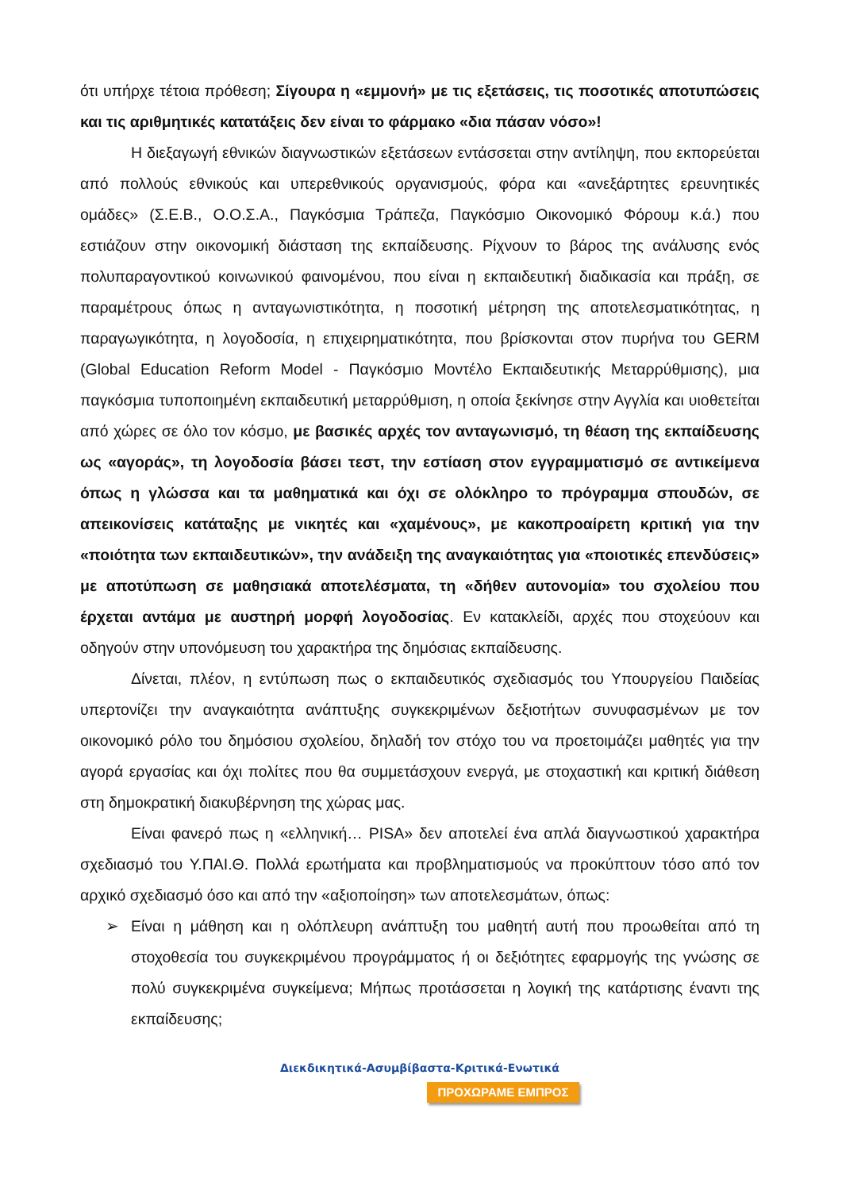ότι υπήρχε τέτοια πρόθεση; Σίγουρα η «εμμονή» με τις εξετάσεις, τις ποσοτικές αποτυπώσεις και τις αριθμητικές κατατάξεις δεν είναι το φάρμακο «δια πάσαν νόσο»!
Η διεξαγωγή εθνικών διαγνωστικών εξετάσεων εντάσσεται στην αντίληψη, που εκπορεύεται από πολλούς εθνικούς και υπερεθνικούς οργανισμούς, φόρα και «ανεξάρτητες ερευνητικές ομάδες» (Σ.Ε.Β., Ο.Ο.Σ.Α., Παγκόσμια Τράπεζα, Παγκόσμιο Οικονομικό Φόρουμ κ.ά.) που εστιάζουν στην οικονομική διάσταση της εκπαίδευσης. Ρίχνουν το βάρος της ανάλυσης ενός πολυπαραγοντικού κοινωνικού φαινομένου, που είναι η εκπαιδευτική διαδικασία και πράξη, σε παραμέτρους όπως η ανταγωνιστικότητα, η ποσοτική μέτρηση της αποτελεσματικότητας, η παραγωγικότητα, η λογοδοσία, η επιχειρηματικότητα, που βρίσκονται στον πυρήνα του GERM (Global Education Reform Model - Παγκόσμιο Μοντέλο Εκπαιδευτικής Μεταρρύθμισης), μια παγκόσμια τυποποιημένη εκπαιδευτική μεταρρύθμιση, η οποία ξεκίνησε στην Αγγλία και υιοθετείται από χώρες σε όλο τον κόσμο, με βασικές αρχές τον ανταγωνισμό, τη θέαση της εκπαίδευσης ως «αγοράς», τη λογοδοσία βάσει τεστ, την εστίαση στον εγγραμματισμό σε αντικείμενα όπως η γλώσσα και τα μαθηματικά και όχι σε ολόκληρο το πρόγραμμα σπουδών, σε απεικονίσεις κατάταξης με νικητές και «χαμένους», με κακοπροαίρετη κριτική για την «ποιότητα των εκπαιδευτικών», την ανάδειξη της αναγκαιότητας για «ποιοτικές επενδύσεις» με αποτύπωση σε μαθησιακά αποτελέσματα, τη «δήθεν αυτονομία» του σχολείου που έρχεται αντάμα με αυστηρή μορφή λογοδοσίας. Εν κατακλείδι, αρχές που στοχεύουν και οδηγούν στην υπονόμευση του χαρακτήρα της δημόσιας εκπαίδευσης.
Δίνεται, πλέον, η εντύπωση πως ο εκπαιδευτικός σχεδιασμός του Υπουργείου Παιδείας υπερτονίζει την αναγκαιότητα ανάπτυξης συγκεκριμένων δεξιοτήτων συνυφασμένων με τον οικονομικό ρόλο του δημόσιου σχολείου, δηλαδή τον στόχο του να προετοιμάζει μαθητές για την αγορά εργασίας και όχι πολίτες που θα συμμετάσχουν ενεργά, με στοχαστική και κριτική διάθεση στη δημοκρατική διακυβέρνηση της χώρας μας.
Είναι φανερό πως η «ελληνική… PISA» δεν αποτελεί ένα απλά διαγνωστικού χαρακτήρα σχεδιασμό του Υ.ΠΑΙ.Θ. Πολλά ερωτήματα και προβληματισμούς να προκύπτουν τόσο από τον αρχικό σχεδιασμό όσο και από την «αξιοποίηση» των αποτελεσμάτων, όπως:
➢ Είναι η μάθηση και η ολόπλευρη ανάπτυξη του μαθητή αυτή που προωθείται από τη στοχοθεσία του συγκεκριμένου προγράμματος ή οι δεξιότητες εφαρμογής της γνώσης σε πολύ συγκεκριμένα συγκείμενα; Μήπως προτάσσεται η λογική της κατάρτισης έναντι της εκπαίδευσης;
Διεκδικητικά-Ασυμβίβαστα-Κριτικά-Ενωτικά
ΠΡΟΧΩΡΑΜΕ ΕΜΠΡΟΣ